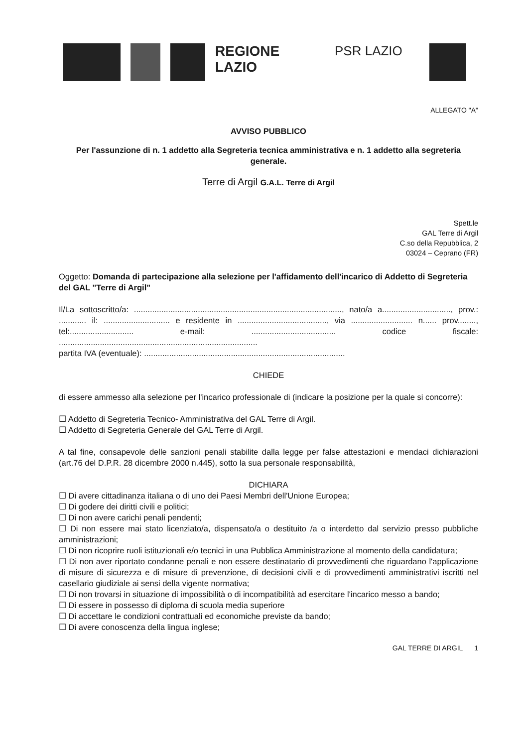REGIONE
LAZIO
PSR LAZIO
ALLEGATO "A"
AVVISO PUBBLICO
Per l'assunzione di n. 1 addetto alla Segreteria tecnica amministrativa e n. 1 addetto alla segreteria generale.
Terre di Argil G.A.L. Terre di Argil
Spett.le
GAL Terre di Argil
C.so della Repubblica, 2
03024 – Ceprano (FR)
Oggetto: Domanda di partecipazione alla selezione per l'affidamento dell'incarico di Addetto di Segreteria del GAL "Terre di Argil"
Il/La sottoscritto/a: ..........................................................................................., nato/a a.............................., prov.: ............ il: ............................. e residente in ......................................., via ........................... n...... prov........, tel:............................ e-mail: ..................................... codice fiscale: .......................................................................................
partita IVA (eventuale): ........................................................................................
CHIEDE
di essere ammesso alla selezione per l'incarico professionale di (indicare la posizione per la quale si concorre):
☐ Addetto di Segreteria Tecnico- Amministrativa del GAL Terre di Argil.
☐ Addetto di Segreteria Generale del GAL Terre di Argil.
A tal fine, consapevole delle sanzioni penali stabilite dalla legge per false attestazioni e mendaci dichiarazioni (art.76 del D.P.R. 28 dicembre 2000 n.445), sotto la sua personale responsabilità,
DICHIARA
☐ Di avere cittadinanza italiana o di uno dei Paesi Membri dell'Unione Europea;
☐ Di godere dei diritti civili e politici;
☐ Di non avere carichi penali pendenti;
☐ Di non essere mai stato licenziato/a, dispensato/a o destituito /a o interdetto dal servizio presso pubbliche amministrazioni;
☐ Di non ricoprire ruoli istituzionali e/o tecnici in una Pubblica Amministrazione al momento della candidatura;
☐ Di non aver riportato condanne penali e non essere destinatario di provvedimenti che riguardano l'applicazione di misure di sicurezza e di misure di prevenzione, di decisioni civili e di provvedimenti amministrativi iscritti nel casellario giudiziale ai sensi della vigente normativa;
☐ Di non trovarsi in situazione di impossibilità o di incompatibilità ad esercitare l'incarico messo a bando;
☐ Di essere in possesso di diploma di scuola media superiore
☐ Di accettare le condizioni contrattuali ed economiche previste da bando;
☐ Di avere conoscenza della lingua inglese;
GAL TERRE DI ARGIL 1